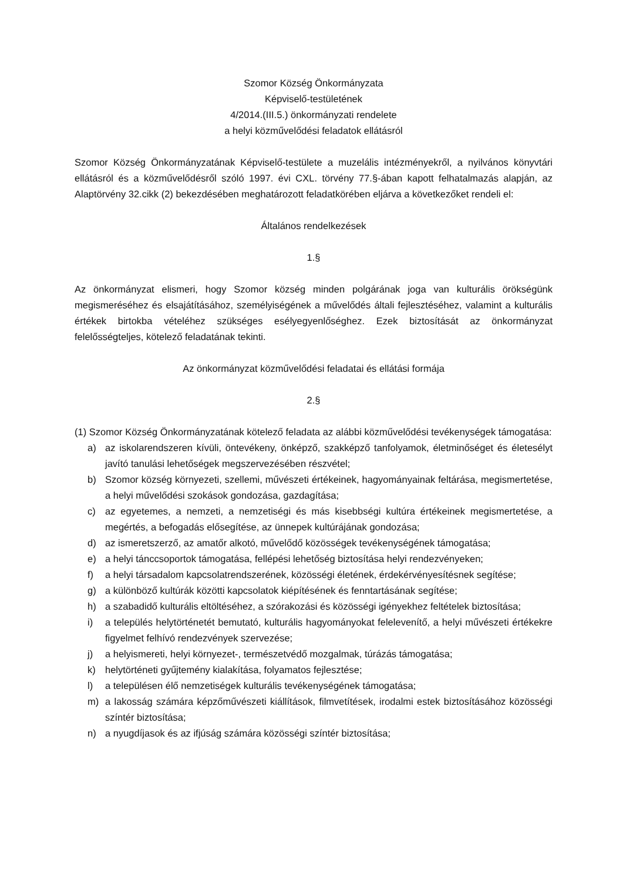Szomor Község Önkormányzata
Képviselő-testületének
4/2014.(III.5.) önkormányzati rendelete
a helyi közművelődési feladatok ellátásról
Szomor Község Önkormányzatának Képviselő-testülete a muzelális intézményekről, a nyilvános könyvtári ellátásról és a közművelődésről szóló 1997. évi CXL. törvény 77.§-ában kapott felhatalmazás alapján, az Alaptörvény 32.cikk (2) bekezdésében meghatározott feladatkörében eljárva a következőket rendeli el:
Általános rendelkezések
1.§
Az önkormányzat elismeri, hogy Szomor község minden polgárának joga van kulturális örökségünk megismeréséhez és elsajátításához, személyiségének a művelődés általi fejlesztéséhez, valamint a kulturális értékek birtokba vételéhez szükséges esélyegyenlőséghez. Ezek biztosítását az önkormányzat felelősségteljes, kötelező feladatának tekinti.
Az önkormányzat közművelődési feladatai és ellátási formája
2.§
(1) Szomor Község Önkormányzatának kötelező feladata az alábbi közművelődési tevékenységek támogatása:
a) az iskolarendszeren kívüli, öntevékeny, önképző, szakképző tanfolyamok, életminőséget és életesélyt javító tanulási lehetőségek megszervezésében részvétel;
b) Szomor község környezeti, szellemi, művészeti értékeinek, hagyományainak feltárása, megismertetése, a helyi művelődési szokások gondozása, gazdagítása;
c) az egyetemes, a nemzeti, a nemzetiségi és más kisebbségi kultúra értékeinek megismertetése, a megértés, a befogadás elősegítése, az ünnepek kultúrájának gondozása;
d) az ismeretszerző, az amatőr alkotó, művelődő közösségek tevékenységének támogatása;
e) a helyi tánccsoportok támogatása, fellépési lehetőség biztosítása helyi rendezvényeken;
f) a helyi társadalom kapcsolatrendszerének, közösségi életének, érdekérvényesítésnek segítése;
g) a különböző kultúrák közötti kapcsolatok kiépítésének és fenntartásának segítése;
h) a szabadidő kulturális eltöltéséhez, a szórakozási és közösségi igényekhez feltételek biztosítása;
i) a település helytörténetét bemutató, kulturális hagyományokat felelevenítő, a helyi művészeti értékekre figyelmet felhívó rendezvények szervezése;
j) a helyismereti, helyi környezet-, természetvédő mozgalmak, túrázás támogatása;
k) helytörténeti gyűjtemény kialakítása, folyamatos fejlesztése;
l) a településen élő nemzetiségek kulturális tevékenységének támogatása;
m) a lakosság számára képzőművészeti kiállítások, filmvetítések, irodalmi estek biztosításához közösségi színtér biztosítása;
n) a nyugdíjasok és az ifjúság számára közösségi színtér biztosítása;